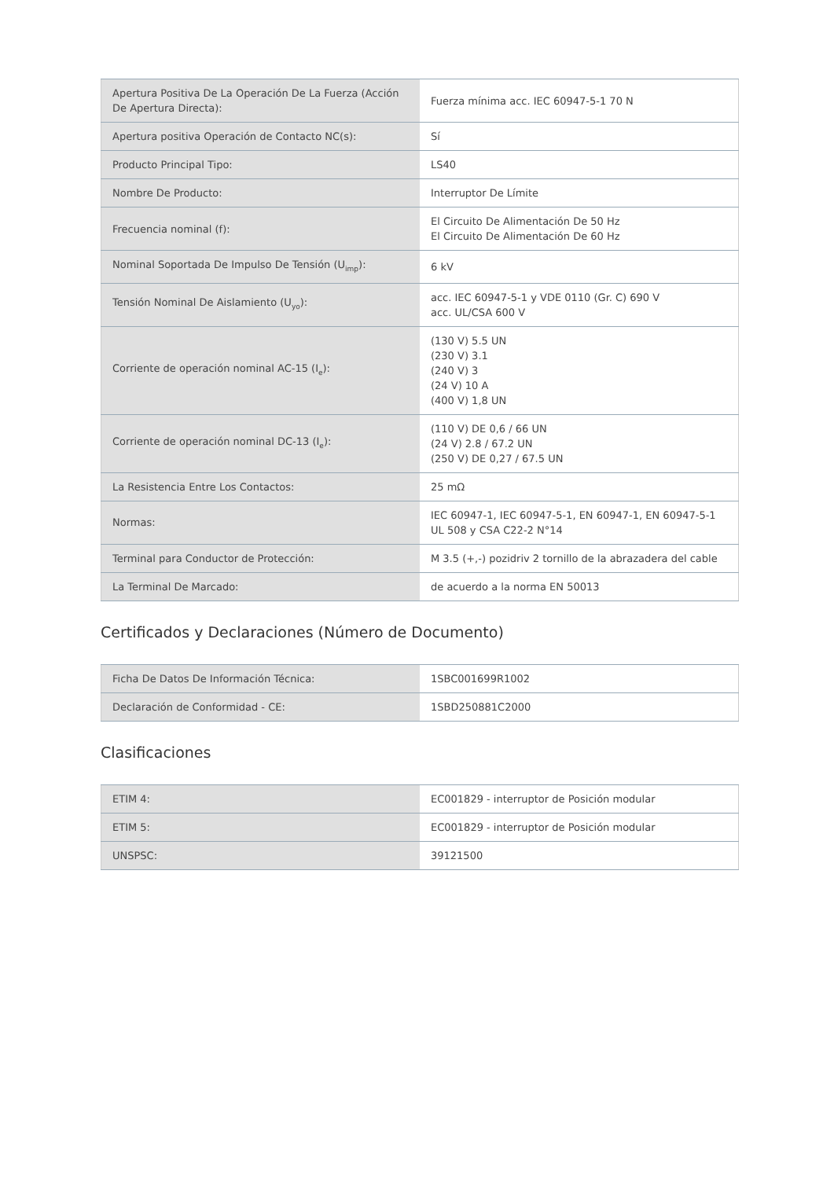| Apertura Positiva De La Operación De La Fuerza (Acción De Apertura Directa): | Fuerza mínima acc. IEC 60947-5-1 70 N |
| Apertura positiva Operación de Contacto NC(s): | Sí |
| Producto Principal Tipo: | LS40 |
| Nombre De Producto: | Interruptor De Límite |
| Frecuencia nominal (f): | El Circuito De Alimentación De 50 Hz El Circuito De Alimentación De 60 Hz |
| Nominal Soportada De Impulso De Tensión (U<sub>imp</sub>): | 6 kV |
| Tensión Nominal De Aislamiento (U<sub>yo</sub>): | acc. IEC 60947-5-1 y VDE 0110 (Gr. C) 690 V acc. UL/CSA 600 V |
| Corriente de operación nominal AC-15 (I<sub>e</sub>): | (130 V) 5.5 UN (230 V) 3.1 (240 V) 3 (24 V) 10 A (400 V) 1,8 UN |
| Corriente de operación nominal DC-13 (I<sub>e</sub>): | (110 V) DE 0,6 / 66 UN (24 V) 2.8 / 67.2 UN (250 V) DE 0,27 / 67.5 UN |
| La Resistencia Entre Los Contactos: | 25 mΩ |
| Normas: | IEC 60947-1, IEC 60947-5-1, EN 60947-1, EN 60947-5-1 UL 508 y CSA C22-2 N°14 |
| Terminal para Conductor de Protección: | M 3.5 (+,-) pozidriv 2 tornillo de la abrazadera del cable |
| La Terminal De Marcado: | de acuerdo a la norma EN 50013 |
Certificados y Declaraciones (Número de Documento)
| Ficha De Datos De Información Técnica: | 1SBC001699R1002 |
| Declaración de Conformidad - CE: | 1SBD250881C2000 |
Clasificaciones
| ETIM 4: | EC001829 - interruptor de Posición modular |
| ETIM 5: | EC001829 - interruptor de Posición modular |
| UNSPSC: | 39121500 |